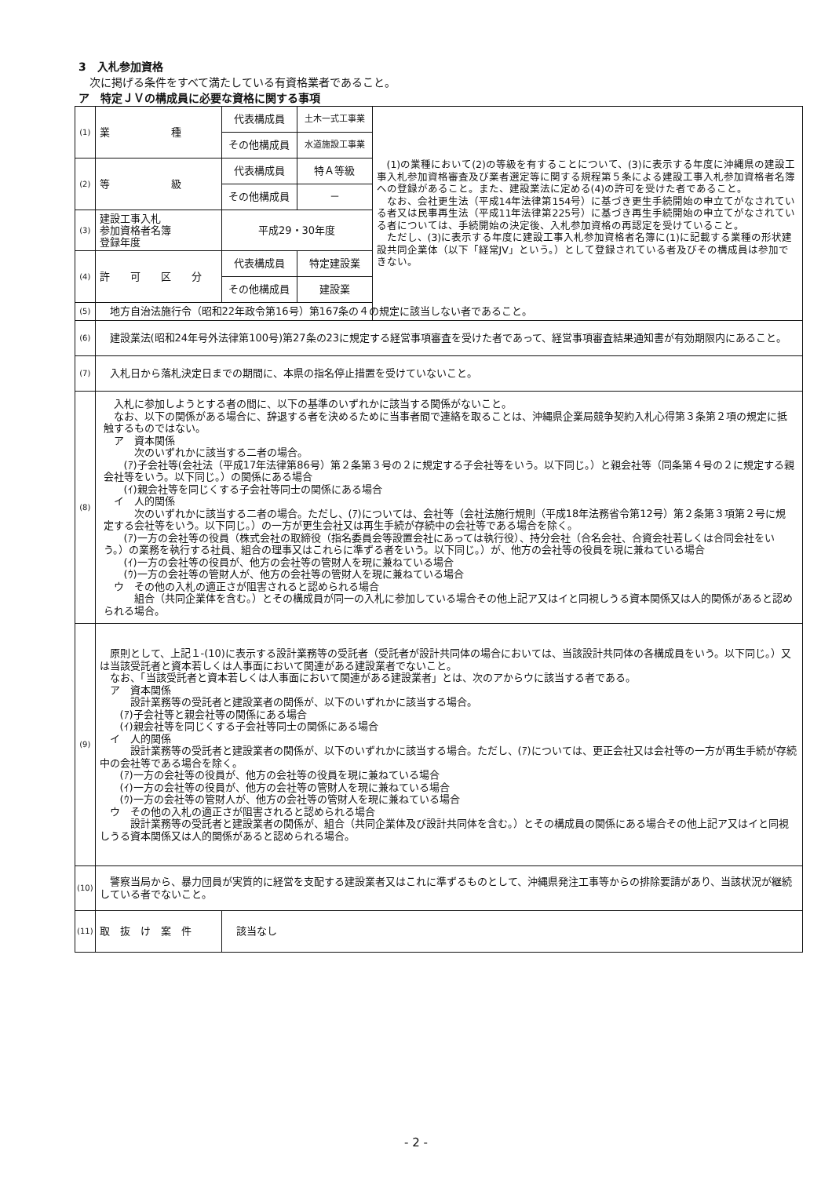3　入札参加資格
　次に掲げる条件をすべて満たしている有資格業者であること。
ア　特定ＪＶの構成員に必要な資格に関する事項
| (1) | 業 種 | 代表構成員 | 土木一式工事業 | (1)の業種において(2)の等級を有することについて、(3)に表示する年度に沖縄県の建設工事入札参加資格審査及び業者選定等に関する規程第５条による建設工事入札参加資格者名簿への登録があること。また、建設業法に定める(4)の許可を受けた者であること。 なお、会社更生法（平成14年法律第154号）に基づき更生手続開始の申立てがなされている者又は民事再生法（平成11年法律第225号）に基づき再生手続開始の申立てがなされている者については、手続開始の決定後、入札参加資格の再認定を受けていること。 ただし、(3)に表示する年度に建設工事入札参加資格者名簿に(1)に記載する業種の形状建設共同企業体（以下「経常JV」という。）として登録されている者及びその構成員は参加できない。 |
| | | その他構成員 | 水道施設工事業 | |
| (2) | 等 級 | 代表構成員 | 特Ａ等級 | |
| | | その他構成員 | － | |
| (3) | 建設工事入札 参加資格者名簿 登録年度 | 平成29・30年度 | | |
| (4) | 許 可 区 分 | 代表構成員 | 特定建設業 | |
| | | その他構成員 | 建設業 | |
| (5) | 地方自治法施行令（昭和22年政令第16号）第167条の４の規定に該当しない者であること。 | | | |
| (6) | 建設業法(昭和24年号外法律第100号)第27条の23に規定する経営事項審査を受けた者であって、経営事項審査結果通知書が有効期限内にあること。 | | | |
| (7) | 入札日から落札決定日までの期間に、本県の指名停止措置を受けていないこと。 | | | |
| (8) | 入札に参加しようとする者の間に、以下の基準のいずれかに該当する関係がないこと。 なお、以下の関係がある場合に、辞退する者を決めるために当事者間で連絡を取ることは、沖縄県企業局競争契約入札心得第３条第２項の規定に抵触するものではない。 ア 資本関係 次のいずれかに該当する二者の場合。 (ｱ)子会社等(会社法（平成17年法律第86号）第２条第３号の２に規定する子会社等をいう。以下同じ。）と親会社等（同条第４号の２に規定する親会社等をいう。以下同じ。）の関係にある場合 (ｲ)親会社等を同じくする子会社等同士の関係にある場合 イ 人的関係 次のいずれかに該当する二者の場合。ただし、(ｱ)については、会社等（会社法施行規則（平成18年法務省令第12号）第２条第３項第２号に規定する会社等をいう。以下同じ。）の一方が更生会社又は再生手続が存続中の会社等である場合を除く。 (ｱ)一方の会社等の役員（株式会社の取締役（指名委員会等設置会社にあっては執行役）、持分会社（合名会社、合資会社若しくは合同会社をいう。）の業務を執行する社員、組合の理事又はこれらに準ずる者をいう。以下同じ。）が、他方の会社等の役員を現に兼ねている場合 (ｲ)一方の会社等の役員が、他方の会社等の管財人を現に兼ねている場合 (ｳ)一方の会社等の管財人が、他方の会社等の管財人を現に兼ねている場合 ウ その他の入札の適正さが阻害されると認められる場合 組合（共同企業体を含む。）とその構成員が同一の入札に参加している場合その他上記ア又はイと同視しうる資本関係又は人的関係があると認められる場合。 | | | |
| (9) | 原則として、上記１-(10)に表示する設計業務等の受託者（受託者が設計共同体の場合においては、当該設計共同体の各構成員をいう。以下同じ。）又は当該受託者と資本若しくは人事面において関連がある建設業者でないこと。 なお、「当該受託者と資本若しくは人事面において関連がある建設業者」とは、次のアからウに該当する者である。 ア 資本関係 設計業務等の受託者と建設業者の関係が、以下のいずれかに該当する場合。 (ｱ)子会社等と親会社等の関係にある場合 (ｲ)親会社等を同じくする子会社等同士の関係にある場合 イ 人的関係 設計業務等の受託者と建設業者の関係が、以下のいずれかに該当する場合。ただし、(ｱ)については、更正会社又は会社等の一方が再生手続が存続中の会社等である場合を除く。 (ｱ)一方の会社等の役員が、他方の会社等の役員を現に兼ねている場合 (ｲ)一方の会社等の役員が、他方の会社等の管財人を現に兼ねている場合 (ｳ)一方の会社等の管財人が、他方の会社等の管財人を現に兼ねている場合 ウ その他の入札の適正さが阻害されると認められる場合 設計業務等の受託者と建設業者の関係が、組合（共同企業体及び設計共同体を含む。）とその構成員の関係にある場合その他上記ア又はイと同視しうる資本関係又は人的関係があると認められる場合。 | | | |
| (10) | 警察当局から、暴力団員が実質的に経営を支配する建設業者又はこれに準ずるものとして、沖縄県発注工事等からの排除要請があり、当該状況が継続している者でないこと。 | | | |
| (11) | 取 抜 け 案 件 | 該当なし | | |
- 2 -